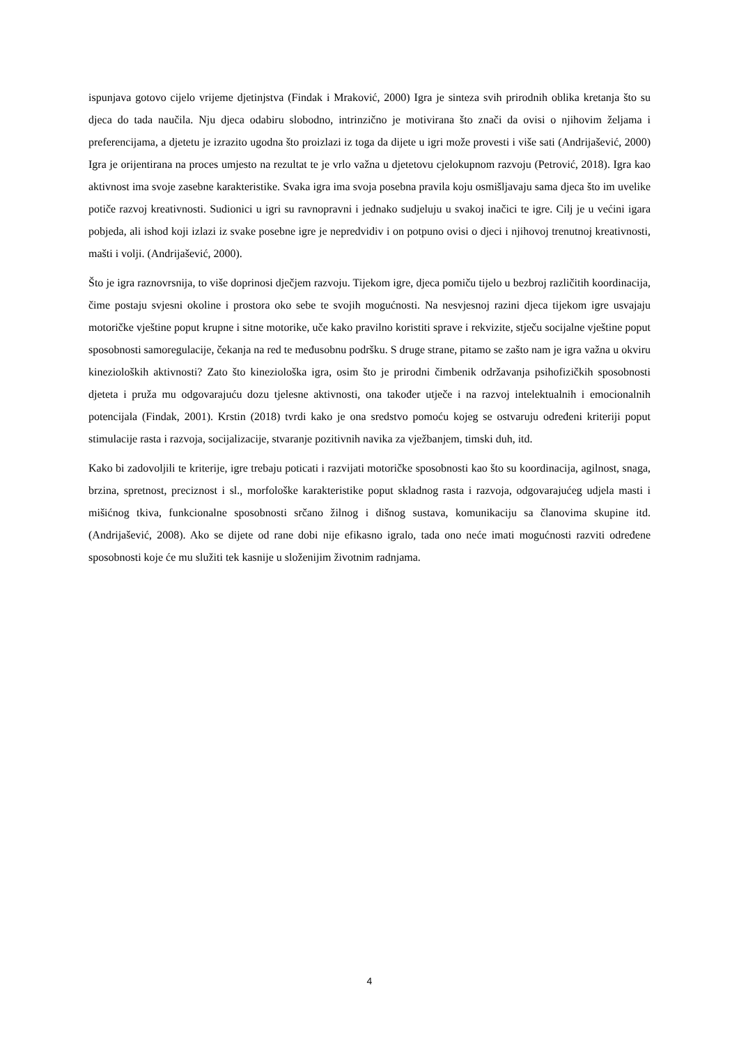ispunjava gotovo cijelo vrijeme djetinjstva (Findak i Mraković, 2000) Igra je sinteza svih prirodnih oblika kretanja što su djeca do tada naučila. Nju djeca odabiru slobodno, intrinzično je motivirana što znači da ovisi o njihovim željama i preferencijama, a djetetu je izrazito ugodna što proizlazi iz toga da dijete u igri može provesti i više sati (Andrijašević, 2000) Igra je orijentirana na proces umjesto na rezultat te je vrlo važna u djetetovu cjelokupnom razvoju (Petrović, 2018). Igra kao aktivnost ima svoje zasebne karakteristike. Svaka igra ima svoja posebna pravila koju osmišljavaju sama djeca što im uvelike potiče razvoj kreativnosti. Sudionici u igri su ravnopravni i jednako sudjeluju u svakoj inačici te igre. Cilj je u većini igara pobjeda, ali ishod koji izlazi iz svake posebne igre je nepredvidiv i on potpuno ovisi o djeci i njihovoj trenutnoj kreativnosti, mašti i volji. (Andrijašević, 2000).
Što je igra raznovrsnija, to više doprinosi dječjem razvoju. Tijekom igre, djeca pomiču tijelo u bezbroj različitih koordinacija, čime postaju svjesni okoline i prostora oko sebe te svojih mogućnosti. Na nesvjesnoj razini djeca tijekom igre usvajaju motoričke vještine poput krupne i sitne motorike, uče kako pravilno koristiti sprave i rekvizite, stječu socijalne vještine poput sposobnosti samoregulacije, čekanja na red te međusobnu podršku. S druge strane, pitamo se zašto nam je igra važna u okviru kinezioloških aktivnosti? Zato što kineziološka igra, osim što je prirodni čimbenik održavanja psihofizičkih sposobnosti djeteta i pruža mu odgovarajuću dozu tjelesne aktivnosti, ona također utječe i na razvoj intelektualnih i emocionalnih potencijala (Findak, 2001). Krstin (2018) tvrdi kako je ona sredstvo pomoću kojeg se ostvaruju određeni kriteriji poput stimulacije rasta i razvoja, socijalizacije, stvaranje pozitivnih navika za vježbanjem, timski duh, itd.
Kako bi zadovoljili te kriterije, igre trebaju poticati i razvijati motoričke sposobnosti kao što su koordinacija, agilnost, snaga, brzina, spretnost, preciznost i sl., morfološke karakteristike poput skladnog rasta i razvoja, odgovarajućeg udjela masti i mišićnog tkiva, funkcionalne sposobnosti srčano žilnog i dišnog sustava, komunikaciju sa članovima skupine itd. (Andrijašević, 2008). Ako se dijete od rane dobi nije efikasno igralo, tada ono neće imati mogućnosti razviti određene sposobnosti koje će mu služiti tek kasnije u složenijim životnim radnjama.
4